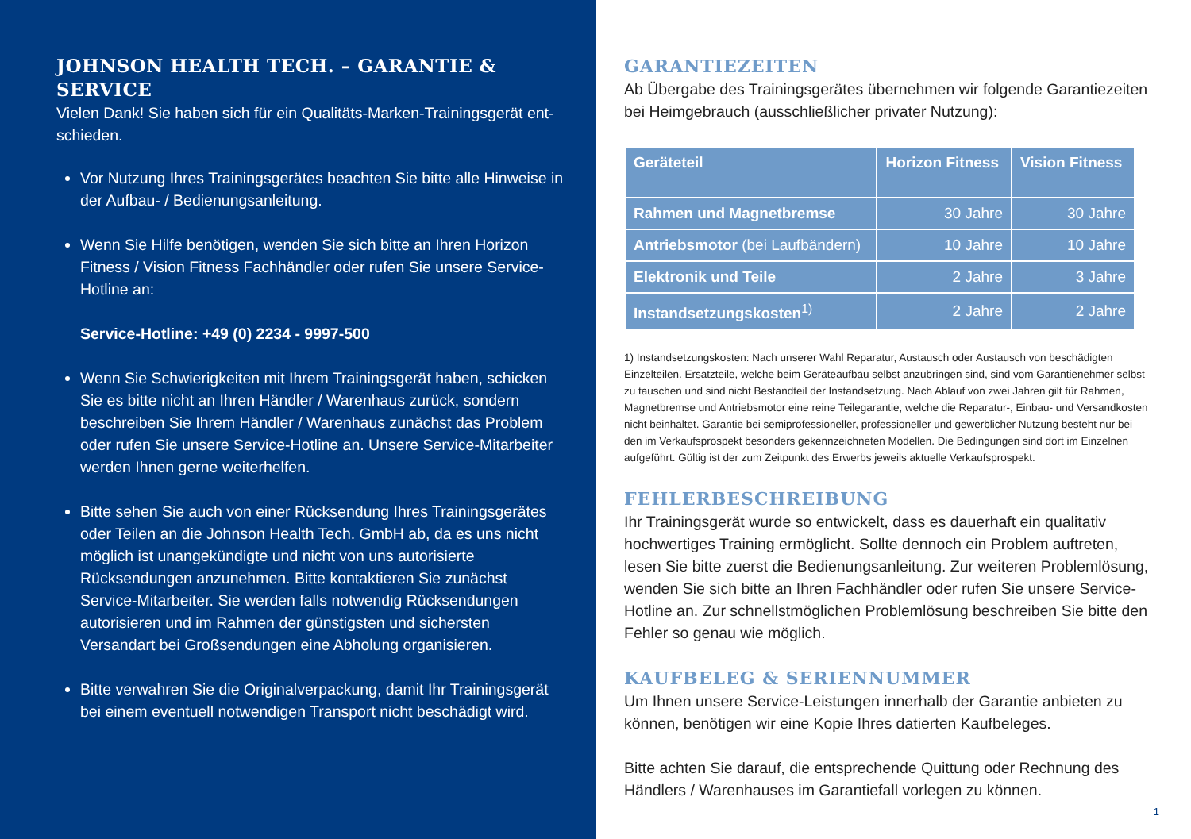JOHNSON HEALTH TECH. – GARANTIE & SERVICE
Vielen Dank! Sie haben sich für ein Qualitäts-Marken-Trainingsgerät ent­schieden.
Vor Nutzung Ihres Trainingsgerätes beachten Sie bitte alle Hinweise in der Aufbau- / Bedienungsanleitung.
Wenn Sie Hilfe benötigen, wenden Sie sich bitte an Ihren Horizon Fitness / Vision Fitness Fachhändler oder rufen Sie unsere Service-Hotline an:
Service-Hotline: +49 (0) 2234 - 9997-500
Wenn Sie Schwierigkeiten mit Ihrem Trainingsgerät haben, schicken Sie es bitte nicht an Ihren Händler / Warenhaus zurück, sondern beschreiben Sie Ihrem Händler / Warenhaus zunächst das Problem oder rufen Sie unsere Service-Hotline an. Unsere Service-Mitarbeiter werden Ihnen gerne weiterhelfen.
Bitte sehen Sie auch von einer Rücksendung Ihres Trainingsgerätes oder Teilen an die Johnson Health Tech. GmbH ab, da es uns nicht möglich ist unangekündigte und nicht von uns autorisierte Rücksendungen anzunehmen. Bitte kontaktieren Sie zunächst Service-Mitarbeiter. Sie werden falls notwendig Rücksendungen autorisieren und im Rahmen der günstigsten und sichersten Versandart bei Großsendungen eine Abholung organisieren.
Bitte verwahren Sie die Originalverpackung, damit Ihr Trainingsgerät bei einem eventuell notwendigen Transport nicht beschädigt wird.
GARANTIEZEITEN
Ab Übergabe des Trainingsgerätes übernehmen wir folgende Garantie­zeiten bei Heimgebrauch (ausschließlicher privater Nutzung):
| Geräteteil | Horizon Fitness | Vision Fitness |
| --- | --- | --- |
| Rahmen und Magnetbremse | 30 Jahre | 30 Jahre |
| Antriebsmotor (bei Laufbändern) | 10 Jahre | 10 Jahre |
| Elektronik und Teile | 2 Jahre | 3 Jahre |
| Instandsetzungskosten<sup>1)</sup> | 2 Jahre | 2 Jahre |
1) Instandsetzungskosten: Nach unserer Wahl Reparatur, Austausch oder Austausch von beschädigten Einzelteilen. Ersatzteile, welche beim Geräteaufbau selbst anzubringen sind, sind vom Garantienehmer selbst zu tauschen und sind nicht Bestandteil der Instandsetzung. Nach Ablauf von zwei Jahren gilt für Rahmen, Magnetbremse und Antriebsmotor eine reine Teilegarantie, welche die Reparatur-, Einbau- und Versandkosten nicht beinhaltet. Garantie bei semiprofessioneller, professioneller und gewerblicher Nutzung besteht nur bei den im Verkaufsprospekt besonders gekennzeichneten Modellen. Die Bedingungen sind dort im Einzelnen aufgeführt. Gültig ist der zum Zeitpunkt des Erwerbs jeweils aktuelle Verkaufsprospekt.
FEHLERBESCHREIBUNG
Ihr Trainingsgerät wurde so entwickelt, dass es dauerhaft ein qualitativ hochwertiges Training ermöglicht. Sollte dennoch ein Problem auftreten, lesen Sie bitte zuerst die Bedienungsanleitung. Zur weiteren Problemlösung, wenden Sie sich bitte an Ihren Fachhändler oder rufen Sie unsere Service-Hotline an. Zur schnellstmöglichen Problemlösung beschreiben Sie bitte den Fehler so genau wie möglich.
KAUFBELEG & SERIENNUMMER
Um Ihnen unsere Service-Leistungen innerhalb der Garantie anbieten zu können, benötigen wir eine Kopie Ihres datierten Kaufbeleges.
Bitte achten Sie darauf, die entsprechende Quittung oder Rechnung des Händlers / Warenhauses im Garantiefall vorlegen zu können.
1